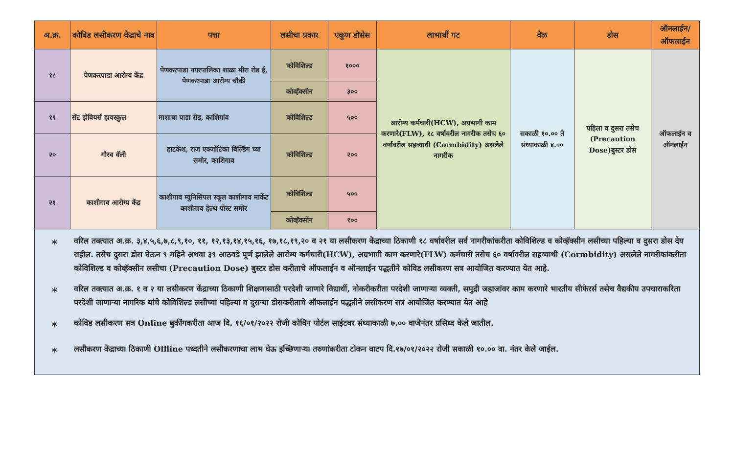| अ.क्र. | कोविड लसीकरण केंद्राचे नाव | पत्ता | लसीचा प्रकार | एकूण डोसेस | लाभार्थी गट | वेळ | डोस | ऑनलाईन/ ऑफलाईन |
| --- | --- | --- | --- | --- | --- | --- | --- | --- |
| १८ | पेणकरपाडा आरोग्य केंद्र | पेणकरपाडा नगरपालिका शाळा मीरा रोड ई, पेणकरपाडा आरोग्य चौकी | कोविशिल्ड | १००० | आरोग्य कर्मचारी(HCW), अग्रभागी काम करणारे(FLW), १८ वर्षावरील नागरीक तसेच ६० वर्षावरील सहव्याधी (Cormbidity) असलेले नागरीक | सकाळी १०.०० ते संध्याकाळी ४.०० | पहिला व दुसरा तसेच (Precaution Dose)बुस्टर डोस | ऑफलाईन व ऑनलाईन |
| | | | कोव्हॅक्सीन | ३०० | | | | |
| १९ | सेंट झेवियर्स हायस्कुल | माशाचा पाडा रोड, काशिगांव | कोविशिल्ड | ५०० | | | | |
| २० | गौरव वॅली | हाटकेश, राज एक्जोटिका बिल्डिंग च्या समोर, काशिगाव | कोविशिल्ड | २०० | | | | |
| २१ | काशीगाव आरोग्य केंद्र | काशीगाव म्युनिसिपल स्कूल काशीगाव मार्केट काशीगाव हेल्थ पोस्ट समोर | कोविशिल्ड | ५०० | | | | |
| | | | कोव्हॅक्सीन | १०० | | | | |
*
वरिल तक्त्यात अ.क्र. ३,४,५,६,७,८,९,१०, ११, १२,१३,१४,१५,१६, १७,१८,१९,२० व २१ या लसीकरण केंद्राच्या ठिकाणी १८ वर्षावरील सर्व नागरीकांकरीता कोविशिल्ड व कोव्हॅक्सीन लसीच्या पहिल्या व दुसरा डोस देय राहील. तसेच दुसरा डोस घेऊन ९ महिने अथवा ३९ आठवडे पूर्ण झालेले आरोग्य कर्मचारी(HCW), अग्रभागी काम करणारे(FLW) कर्मचारी तसेच ६० वर्षावरील सहव्याथी (Cormbidity) असलेले नागरीकांकरीता कोविशिल्ड व कोव्हॅक्सीन लसीचा (Precaution Dose) बुस्टर डोस करीताचे ऑफलाईन व ऑनलाईन पद्धतीने कोविड लसीकरण सत्र आयोजित करण्यात येत आहे.
*
वरिल तक्त्यात अ.क्र. १ व २ या लसीकरण केंद्राच्या ठिकाणी शिक्षणासाठी परदेशी जाणारे विद्यार्थी, नोकरीकरीता परदेशी जाणाऱ्या व्यक्ती, समुद्री जहाजांवर काम करणारे भारतीय सीफेरर्स तसेच वैद्यकीय उपचाराकरिता परदेशी जाणाऱ्या नागरिक यांचे कोविशिल्ड लसीच्या पहिल्या व दुसऱ्या डोसकरीताचे ऑफलाईन पद्धतीने लसीकरण सत्र आयोजित करण्यात येत आहे
*
कोविड लसीकरण सत्र Online बुकींगकरीता आज दि. १६/०१/२०२२ रोजी कोविन पोर्टल साईटवर संध्याकाळी ७.०० वाजेनंतर प्रसिध्द केले जातील.
*
लसीकरण केंद्राच्या ठिकाणी Offline पध्दतीने लसीकरणाचा लाभ घेऊ इच्छिणाऱ्या तरुणांकरीता टोकन वाटप दि.१७/०१/२०२२ रोजी सकाळी १०.०० वा. नंतर केले जाईल.